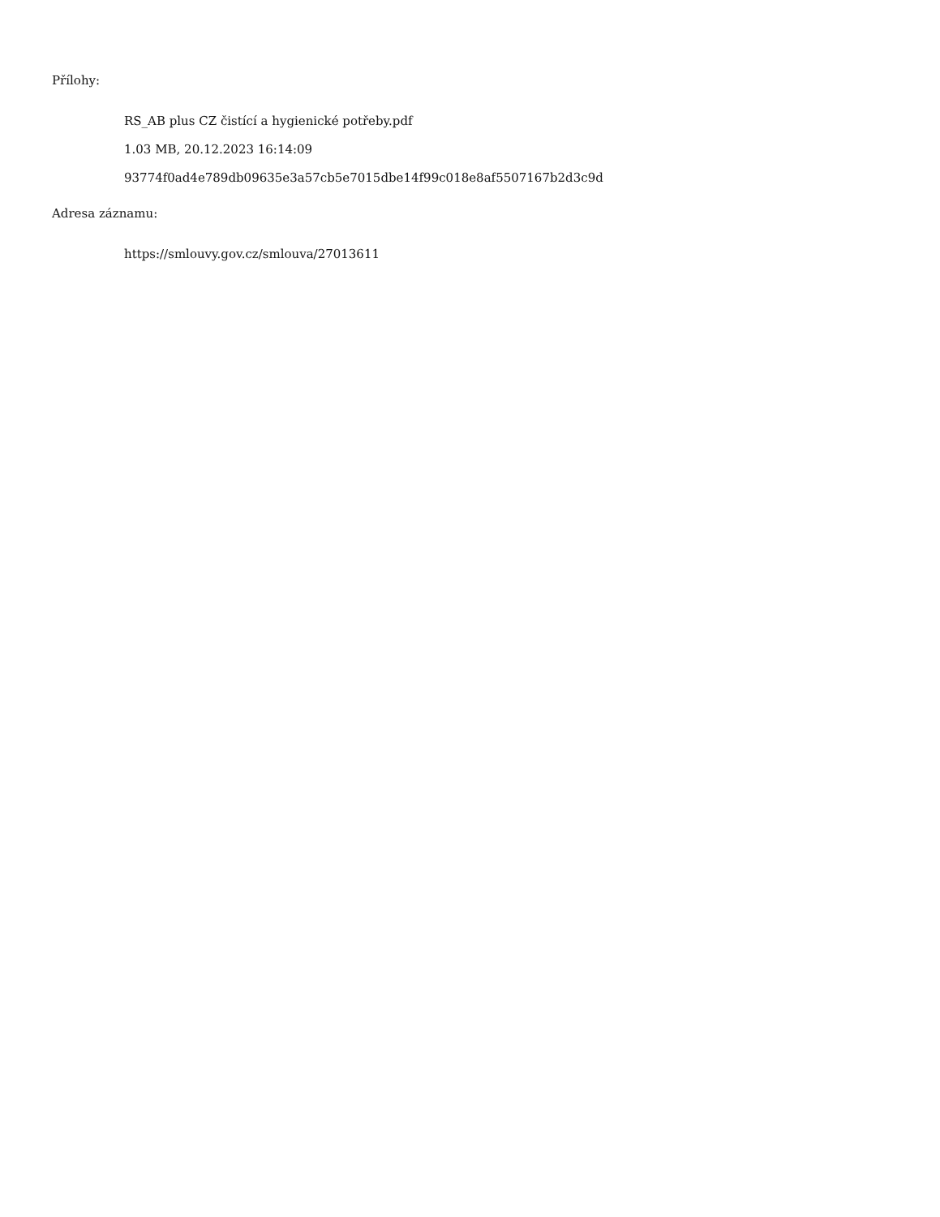Přílohy:
RS_AB plus CZ čistící a hygienické potřeby.pdf
1.03 MB, 20.12.2023 16:14:09
93774f0ad4e789db09635e3a57cb5e7015dbe14f99c018e8af5507167b2d3c9d
Adresa záznamu:
https://smlouvy.gov.cz/smlouva/27013611